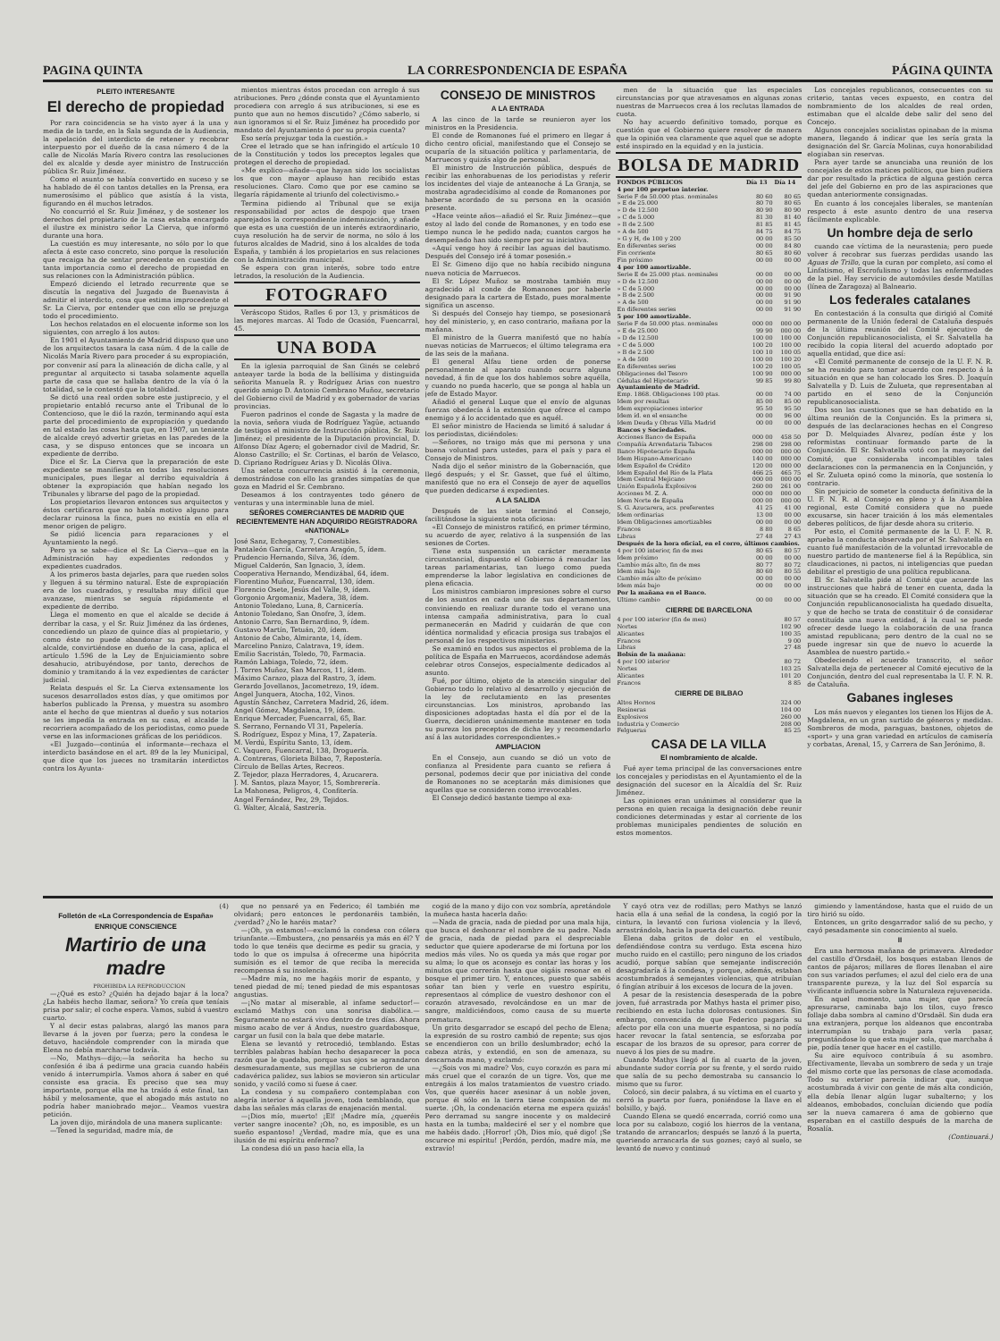PAGINA QUINTA LA CORRESPONDENCIA DE ESPAÑA PÁGINA QUINTA
PLEITO INTERESANTE
El derecho de propiedad
Por rara coincidencia se ha visto ayer á la una y media de la tarde, en la Sala segunda de la Audiencia, la apelación del interdicto de retener y recobrar interpuesto por el dueño de la casa número 4 de la calle de Nicolás María Rivero contra las resoluciones del ex alcalde y desde ayer ministro de Instrucción pública Sr. Ruiz Jiménez.
Como el asunto se había convertido en suceso y se ha hablado de él con tantos detalles en la Prensa, era numerosísimo el público que asistía á la vista, figurando en él muchos letrados.
No concurrió el Sr. Ruiz Jiménez, y de sostener los derechos del propietario de la casa estaba encargado el ilustre ex ministro señor La Cierva, que informó durante una hora.
La cuestión es muy interesante, no sólo por lo que afecta á este caso concreto, sino porque la resolución que recaiga ha de sentar precedente en cuestión de tanta importancia como el derecho de propiedad en sus relaciones con la Administración pública.
Empezó diciendo el letrado recurrente que se discutía la negativa del Juzgado de Buenavista á admitir el interdicto, cosa que estima improcedente el Sr. La Cierva, por entender que con ello se prejuzga todo el procedimiento.
Los hechos relatados en el elocuente informe son los siguientes, con arreglo á los autos:
En 1901 el Ayuntamiento de Madrid dispuso que uno de los arquitectos tasara la casa núm. 4 de la calle de Nicolás María Rivero para proceder á su expropiación, por convenir así para la alineación de dicha calle, y al preguntar al arquitecto si tasaba solamente aquella parte de casa que se hallaba dentro de la vía ó la totalidad, se le contestó que la totalidad.
Se dictó una real orden sobre este justiprecio, y el propietario entabló recurso ante el Tribunal de lo Contencioso, que le dió la razón, terminando aquí esta parte del procedimiento de expropiación y quedando en tal estado las cosas hasta que, en 1907, un teniente de alcalde creyó advertir grietas en las paredes de la casa, y se dispuso entonces que se incoara un expediente de derribo.
Dice el Sr. La Cierva que la preparación de este expediente se manifiesta en todas las resoluciones municipales, pues llegar al derribo equivaldría á obtener la expropiación que habían negado los Tribunales y librarse del pago de la propiedad.
Los propietarios llevaron entonces sus arquitectos y éstos certificaron que no había motivo alguno para declarar ruinosa la finca, pues no existía en ella el menor origen de peligro.
Se pidió licencia para reparaciones y el Ayuntamiento la negó.
Pero ya se sabe—dice el Sr. La Cierva—que en la Administración hay expedientes redondos y expedientes cuadrados.
A los primeros basta dejarles, para que rueden solos y lleguen á su término natural. Este de expropiación era de los cuadrados, y resultaba muy difícil que avanzase, mientras se seguía rápidamente el expediente de derribo.
Llega el momento en que el alcalde se decide á derribar la casa, y el Sr. Ruiz Jiménez da las órdenes, concediendo un plazo de quince días al propietario, y como éste no puede abandonar su propiedad, el alcalde, convirtiéndose en dueño de la casa, aplica el artículo 1.596 de la Ley de Enjuiciamiento sobre desahucio, atribuyéndose, por tanto, derechos de dominio y tramitando á la vez expedientes de carácter judicial.
Relata después el Sr. La Cierva extensamente los sucesos desarrollados estos días, y que omitimos por haberlos publicado la Prensa, y muestra su asombro ante el hecho de que mientras al dueño y sus notarios se les impedía la entrada en su casa, el alcalde la recorriera acompañado de los periodistas, como puede verse en las informaciones gráficas de los periódicos.
«El Juzgado—continúa el informante—rechaza el interdicto basándose en el art. 89 de la ley Municipal, que dice que los jueces no tramitarán interdictos contra los Ayunta-
mientos mientras éstos procedan con arreglo á sus atribuciones. Pero ¿dónde consta que el Ayuntamiento procediera con arreglo á sus atribuciones, si ese es punto que aun no hemos discutido? ¿Cómo saberlo, si aun ignoramos si el Sr. Ruiz Jiménez ha procedido por mandato del Ayuntamiento ó por su propia cuenta?
Eso sería prejuzgar toda la cuestión.»
Cree el letrado que se han infringido el artículo 10 de la Constitución y todos los preceptos legales que protegen el derecho de propiedad.
«Me explico—añade—que hayan sido los socialistas los que con mayor aplauso han recibido estas resoluciones. Claro. Como que por ese camino se llegaría rápidamente al triunfo del colectivismo.»
Termina pidiendo al Tribunal que se exija responsabilidad por actos de despojo que traen aparejados la correspondiente indemnización, y añade que esta es una cuestión de un interés extraordinario, cuya resolución ha de servir de norma, no sólo á los futuros alcaldes de Madrid, sino á los alcaldes de toda España, y también á los propietarios en sus relaciones con la Administración municipal.
Se espera con gran interés, sobre todo entre letrados, la resolución de la Audiencia.
FOTOGRAFO
Veráscopo Stidos, Rafles 6 por 13, y prismáticos de las mejores marcas. Al Todo de Ocasión, Fuencarral, 45.
UNA BODA
En la iglesia parroquial de San Ginés se celebró anteayer tarde la boda de la bellísima y distinguida señorita Manuela R. y Rodríguez Arias con nuestro querido amigo D. Antonio Cembrano Muñoz, secretario del Gobierno civil de Madrid y ex gobernador de varias provincias.
Fueron padrinos el conde de Sagasta y la madre de la novia, señora viuda de Rodríguez Yagüe, actuando de testigos el ministro de Instrucción pública, Sr. Ruiz Jiménez; el presidente de la Diputación provincial, D. Alfonso Díaz Agero; el gobernador civil de Madrid, Sr. Alonso Castrillo; el Sr. Cortinas, el barón de Velasco, D. Cipriano Rodríguez Arias y D. Nicolás Oliva.
Una selecta concurrencia asistió á la ceremonia, demostrándose con ello las grandes simpatías de que goza en Madrid el Sr. Cembrano.
Deseamos á los contrayentes todo género de venturas y una interminable luna de miel.
SEÑORES COMERCIANTES DE MADRID QUE RECIENTEMENTE HAN ADQUIRIDO REGISTRADORA «NATIONAL»
José Sanz, Echegaray, 7, Comestibles.
Pantaleón García, Carretera Aragón, 5, ídem.
Prudencio Hernando, Silva, 36, ídem.
Miguel Calderón, San Ignacio, 3, ídem.
Cooperativa Hernando, Mendizábal, 64, ídem.
Florentino Muñoz, Fuencarral, 130, ídem.
Florencio Osete, Jesús del Valle, 9, ídem.
Gorgonio Argomaniz, Madera, 38, ídem.
Antonio Toledano, Luna, 8, Carnicería.
Antonio Toledano, San Onofre, 3, ídem.
Antonio Carro, San Bernardino, 9, ídem.
Gustavo Martín, Tetuán, 20, ídem.
Antonio de Cabo, Almirante, 14, ídem.
Marcelino Panizo, Calatrava, 19, ídem.
Emilio Sacristán, Toledo, 70, Farmacia.
Ramón Labiaga, Toledo, 72, ídem.
J. Torres Muñoz, San Marcos, 11, ídem.
Máximo Carazo, plaza del Rastro, 3, ídem.
Gerardo Jovellanos, Jacometrezo, 19, ídem.
Angel Junquera, Atocha, 102, Vinos.
Agustín Sánchez, Carretera Madrid, 26, ídem.
Angel Gómez, Magdalena, 19, ídem.
Enrique Mercader, Fuencarral, 65, Bar.
S. Serrano, Fernando VI 31, Papelería.
S. Rodríguez, Espoz y Mina, 17, Zapatería.
M. Verdú, Espíritu Santo, 13, ídem.
C. Vaquero, Fuencarral, 138, Droguería.
A. Contreras, Glorieta Bilbao, 7, Repostería.
Círculo de Bellas Artes, Recreos.
Z. Tejedor, plaza Herradores, 4, Azucarera.
J. M. Santos, plaza Mayor, 15, Sombrerería.
La Mahonesa, Peligros, 4, Confitería.
Angel Fernández, Pez, 29, Tejidos.
G. Walter, Alcalá, Sastrería.
CONSEJO DE MINISTROS
A LA ENTRADA
A las cinco de la tarde se reunieron ayer los ministros en la Presidencia.
El conde de Romanones fué el primero en llegar á dicho centro oficial, manifestando que el Consejo se ocuparía de la situación política y parlamentaria, de Marruecos y quizás algo de personal.
El ministro de Instrucción pública, después de recibir las enhorabuenas de los periodistas y referir los incidentes del viaje de anteanoche á La Granja, se mostraba agradecidísimo al conde de Romanones por haberse acordado de su persona en la ocasión presente.
«Hace veinte años—añadió el Sr. Ruiz Jiménez—que estoy al lado del conde de Romanones, y en todo ese tiempo nunca le he pedido nada; cuantos cargos he desempeñado han sido siempre por su iniciativa.
«Aquí vengo hoy á recibir las aguas del bautismo. Después del Consejo iré á tomar posesión.»
El Sr. Gimeno dijo que no había recibido ninguna nueva noticia de Marruecos.
El Sr. López Muñoz se mostraba también muy agradecido al conde de Romanones por haberle designado para la cartera de Estado, pues moralmente significa un ascenso.
Si después del Consejo hay tiempo, se posesionará hoy del ministerio, y, en caso contrario, mañana por la mañana.
El ministro de la Guerra manifestó que no había nuevas noticias de Marruecos; el último telegrama era de las seis de la mañana.
El general Alfau tiene orden de ponerse personalmente al aparato cuando ocurra alguna novedad, á fin de que los dos hablemos sobre aquélla, y cuando no pueda hacerlo, que se ponga al habla un jefe de Estado Mayor.
Añadió el general Luque que el envío de algunas fuerzas obedecía á la extensión que ofrece el campo enemigo y á lo accidentado que es aquél.
El señor ministro de Hacienda se limitó á saludar á los periodistas, diciéndoles:
—Señores, no traigo más que mi persona y una buena voluntad para ustedes, para el país y para el Consejo de Ministros.
Nada dijo el señor ministro de la Gobernación, que llegó después; y el Sr. Gasset, que fué el último, manifestó que no era el Consejo de ayer de aquellos que pueden dedicarse á expedientes.
A LA SALIDA
Después de las siete terminó el Consejo, facilitándose la siguiente nota oficiosa:
«El Consejo de ministros ratificó, en primer término, su acuerdo de ayer, relativo á la suspensión de las sesiones de Cortes.
Tiene esta suspensión un carácter meramente circunstancial, dispuesto el Gobierno á reanudar las tareas parlamentarias, tan luego como pueda emprenderse la labor legislativa en condiciones de plena eficacia.
Los ministros cambiaron impresiones sobre el curso de los asuntos en cada uno de sus departamentos, conviniendo en realizar durante todo el verano una intensa campaña administrativa, para lo cual permanecerán en Madrid y cuidarán de que con idéntica normalidad y eficacia prosiga sus trabajos el personal de los respectivos ministerios.
Se examinó en todos sus aspectos el problema de la política de España en Marruecos, acordándose además celebrar otros Consejos, especialmente dedicados al asunto.
Fué, por último, objeto de la atención singular del Gobierno todo lo relativo al desarrollo y ejecución de la ley de reclutamiento en las presentes circunstancias. Los ministros, aprobando las disposiciones adoptadas hasta el día por el de la Guerra, decidieron unánimemente mantener en toda su pureza los preceptos de dicha ley y recomendarlo así á las autoridades correspondientes.»
AMPLIACION
En el Consejo, aun cuando se dió un voto de confianza al Presidente para cuanto se refiera á personal, podemos decir que por iniciativa del conde de Romanones no se aceptarán más dimisiones que aquellas que se consideren como irrevocables.
El Consejo dedicó bastante tiempo al exa-
men de la situación que las especiales circunstancias por que atravesamos en algunas zonas nuestras de Marruecos crea á los reclutas llamados de cuota.
No hay acuerdo definitivo tomado, porque es cuestión que el Gobierno quiere resolver de manera que la opinión vea claramente que aquel que se adopte esté inspirado en la equidad y en la justicia.
BOLSA DE MADRID
| FONDOS PÚBLICOS | Día 13 | Día 14 |
| --- | --- | --- |
| 4 por 100 perpetuo interior. | | |
| Serie F de 50.000 ptas. nominales | 80 60 | 80 65 |
| » E de 25.000 | 80 70 | 80 65 |
| » D de 12.500 | 80 90 | 80 90 |
| » C de 5.000 | 81 30 | 81 40 |
| » B de 2.500 | 81 85 | 81 45 |
| » A de 500 | 84 75 | 84 75 |
| » G y H, de 100 y 200 | 00 00 | 85 50 |
| En diferentes series | 00 00 | 84 80 |
| Fin corriente | 80 65 | 80 60 |
| Fin próximo | 00 00 | 00 00 |
| 4 por 100 amortizable. | | |
| Serie E de 25.000 ptas. nominales | 00 00 | 00 00 |
| » D de 12.500 | 00 00 | 00 00 |
| » C de 5.000 | 00 00 | 00 00 |
| » B de 2.500 | 00 00 | 91 90 |
| » A de 500 | 00 00 | 91 90 |
| En diferentes series | 00 00 | 91 90 |
| 5 por 100 amortizable. | | |
| Serie F de 50.000 ptas. nominales | 000 00 | 000 00 |
| » E de 25.000 | 99 90 | 000 00 |
| » D de 12.500 | 100 00 | 100 00 |
| » C de 5.000 | 100 20 | 100 00 |
| » B de 2.500 | 100 10 | 100 05 |
| » A de 500 | 100 00 | 100 20 |
| En diferentes series | 100 20 | 100 05 |
| Obligaciones del Tesoro | 100 90 | 000 00 |
| Cédulas del Hipotecario | 99 85 | 99 80 |
| Ayuntamiento de Madrid. | | |
| Emp. 1868. Obligaciones 100 ptas. | 00 00 | 74 00 |
| Idem por resultas | 85 00 | 85 00 |
| Idem expropiaciones interior | 95 50 | 95 50 |
| Idem íd. en el ensanche | 00 00 | 96 00 |
| Idem Deuda y Obras Villa Madrid | 00 00 | 00 00 |
| Bancos y Sociedades. | | |
| Acciones Banco de España | 000 00 | 458 50 |
| Compañía Arrendataria Tabacos | 298 00 | 298 00 |
| Banco Hipotecario España | 000 00 | 000 00 |
| Idem Hispano-Americano | 140 00 | 000 00 |
| Idem Español de Crédito | 120 00 | 000 00 |
| Idem Español del Río de la Plata | 466 25 | 465 75 |
| Idem Central Mejicano | 000 00 | 000 00 |
| Unión Española Explosivos | 260 00 | 261 00 |
| Acciones M. Z. A. | 000 00 | 000 00 |
| Idem Norte de España | 000 00 | 000 00 |
| S. G. Azucarera, acs. preferentes | 41 25 | 41 00 |
| Idem ordinarias | 13 00 | 00 00 |
| Idem Obligaciones amortizables | 00 00 | 00 00 |
| Francos | 8 80 | 8 65 |
| Libras | 27 48 | 27 43 |
| Después de la hora oficial, en el corro, últimos cambios. | | |
| 4 por 100 interior, fin de mes | 80 65 | 80 57 |
| Idem próximo | 00 00 | 00 00 |
| Cambio más alto, fin de mes | 80 77 | 80 72 |
| Idem más bajo | 80 60 | 80 55 |
| Cambio más alto de próximo | 00 00 | 00 00 |
| Idem más bajo | 00 00 | 00 00 |
| Por la mañana en el Banco. | | |
| Ultimo cambio | 00 00 | 00 00 |
CIERRE DE BARCELONA
| 4 por 100 interior (fin de mes) | 80 57 |
| Nortes | 102 90 |
| Alicantes | 100 35 |
| Francos | 9 00 |
| Libras | 27 48 |
| Bolsín de la mañana: | |
| 4 por 100 interior | 80 72 |
| Nortes | 103 25 |
| Alicantes | 101 20 |
| Francos | 8 85 |
CIERRE DE BILBAO
| Altos Hornos | 324 00 |
| Resineras | 104 00 |
| Explosivos | 260 00 |
| Industria y Comercio | 208 00 |
| Felgueras | 85 25 |
CASA DE LA VILLA
El nombramiento de alcalde.
Fué ayer tema principal de las conversaciones entre los concejales y periodistas en el Ayuntamiento el de la designación del sucesor en la Alcaldía del Sr. Ruiz Jiménez.
Las opiniones eran unánimes al considerar que la persona en quien recaiga la designación debe reunir condiciones determinadas y estar al corriente de los problemas municipales pendientes de solución en estos momentos.
Los concejales republicanos, consecuentes con su criterio, tantas veces expuesto, en contra del nombramiento de los alcaldes de real orden, estimaban que el alcalde debe salir del seno del Concejo.
Algunos concejales socialistas opinaban de la misma manera, llegando á indicar que les sería grata la designación del Sr. García Molinas, cuya honorabilidad elogiaban sin reservas.
Para ayer tarde se anunciaba una reunión de los concejales de estos matices políticos, que bien pudiera dar por resultado la práctica de alguna gestión cerca del jefe del Gobierno en pro de las aspiraciones que quedan anteriormente consignadas.
En cuanto á los concejales liberales, se mantenían respecto á este asunto dentro de una reserva fácilmente explicable.
Un hombre deja de serlo
cuando cae víctima de la neurastenia; pero puede volver á recobrar sus fuerzas perdidas usando las Aguas de Trillo, que la curan por completo, así como el Linfatismo, el Escrofulismo y todas las enfermedades de la piel. Hay servicio de automóviles desde Matillas (línea de Zaragoza) al Balneario.
Los federales catalanes
En contestación á la consulta que dirigió al Comité permanente de la Unión federal de Cataluña después de la última reunión del Comité ejecutivo de Conjunción republicanosocialista, el Sr. Salvatella ha recibido la copia literal del acuerdo adoptado por aquella entidad, que dice así:
«El Comité permanente de consejo de la U. F. N. R. se ha reunido para tomar acuerdo con respecto á la situación en que se han colocado los Sres. D. Joaquín Salvatella y D. Luis de Zulueta, que representaban al partido en el seno de la Conjunción republicanosocialista.
Dos son las cuestiones que se han debatido en la última reunión de la Conjunción. Es la primera si, después de las declaraciones hechas en el Congreso por D. Melquiades Alvarez, podían éste y los reformistas continuar formando parte de la Conjunción. El Sr. Salvatella votó con la mayoría del Comité, que consideraba incompatibles tales declaraciones con la permanencia en la Conjunción, y el Sr. Zulueta opinó como la minoría, que sostenía lo contrario.
Sin perjuicio de someter la conducta definitiva de la U. F. N. R. al Consejo en pleno y á la Asamblea regional, este Comité considera que no puede excusarse, sin hacer traición á los más elementales deberes políticos, de fijar desde ahora su criterio.
Por esto, el Comité permanente de la U. F. N. R. aprueba la conducta observada por el Sr. Salvatella en cuanto fué manifestación de la voluntad irrevocable de nuestro partido de mantenerse fiel á la República, sin claudicaciones, ni pactos, ni inteligencias que puedan debilitar el prestigio de una política republicana.
El Sr. Salvatella pide al Comité que acuerde las instrucciones que habrá de tener en cuenta, dada la situación que se ha creado. El Comité considera que la Conjunción republicanosocialista ha quedado disuelta, y que de hecho se trata de constituir ó de considerar constituída una nueva entidad, á la cual se puede ofrecer desde luego la colaboración de una franca amistad republicana; pero dentro de la cual no se puede ingresar sin que de nuevo lo acuerde la Asamblea de nuestro partido.»
Obedeciendo el acuerdo transcrito, el señor Salvatella deja de pertenecer al Comité ejecutivo de la Conjunción, dentro del cual representaba la U. F. N. R. de Cataluña.
Gabanes ingleses
Los más nuevos y elegantes los tienen los Hijos de A. Magdalena, en un gran surtido de géneros y medidas. Sombreros de moda, paraguas, bastones, objetos de «sport» y una gran variedad en artículos de camisería y corbatas, Arenal, 15, y Carrera de San Jerónimo, 8.
(4)
Folletón de «La Correspondencia de España»
ENRIQUE CONSCIENCE
Martirio de una madre
PROHIBIDA LA REPRODUCCION
—¿Qué es esto? ¿Quién ha dejado bajar á la loca? ¿La habéis hecho llamar, señora? Yo creía que teníais prisa por salir; el coche espera. Vamos, subid á vuestro cuarto.
Y al decir estas palabras, alargó las manos para llevarse á la joven por fuerza; pero la condesa le detuvo, haciéndole comprender con la mirada que Elena no debía marcharse todavía.
—No, Mathys—dijo;—la señorita ha hecho su confesión é iba á pedirme una gracia cuando habéis venido á interrumpirla. Vamos ahora á saber en qué consiste esa gracia. Es preciso que sea muy importante, porque ella me ha traído á este final, tan hábil y melosamente, que el abogado más astuto no podría haber maniobrado mejor... Veamos vuestra petición.
La joven dijo, mirándola de una manera suplicante:
—Tened la seguridad, madre mía, de
que no pensaré ya en Federico; él también me olvidará; pero entonces le perdonaréis también, ¿verdad? ¿No le haréis matar?
—¡Oh, ya estamos!—exclamó la condesa con cólera triunfante.—Embustera, ¿no pensaréis ya más en él? Y todo lo que tenéis que decirme es pedir su gracia, y todo lo que os impulsa á ofrecerme una hipócrita sumisión es el temor de que reciba la merecida recompensa á su insolencia.
—Madre mía, no me hagáis morir de espanto, y tened piedad de mí; tened piedad de mis espantosas angustias.
—¡No matar al miserable, al infame seductor!—exclamó Mathys con una sonrisa diabólica.—Seguramente no estará vivo dentro de tres días. Ahora mismo acabo de ver á Andus, nuestro guardabosque, cargar un fusil con la bala que debe matarle.
Elena se levantó y retrocedió, temblando. Estas terribles palabras habían hecho desaparecer la poca razón que le quedaba, porque sus ojos se agrandaron desmesuradamente, sus mejillas se cubrieron de una cadavérica palidez, sus labios se movieron sin articular sonido, y vaciló como si fuese á caer.
La condesa y su compañero contemplaban con alegría interior á aquella joven, toda temblando, que daba las señales más claras de enajenación mental.
—¡Dios mío, muerto! ¡El! ¡Madre mía, ¿queréis verter sangre inocente? ¡Oh, no, es imposible, es un sueño espantoso! ¿Verdad, madre mía, que es una ilusión de mi espíritu enfermo?
La condesa dió un paso hacia ella, la
cogió de la mano y dijo con voz sombría, apretándole la muñeca hasta hacerla daño:
—Nada de gracia, nada de piedad por una mala hija, que busca el deshonrar el nombre de su padre. Nada de gracia, nada de piedad para el despreciable seductor que quiere apoderarse de mi fortuna por los medios más viles. No os queda ya más que rogar por su alma; lo que os aconsejo es contar las horas y los minutos que correrán hasta que oigáis resonar en el bosque el primer tiro. Y, entonces, puesto que sabéis soñar tan bien y verle en vuestro espíritu, representaos al cómplice de vuestro deshonor con el corazón atravesado, revolcándose en un mar de sangre, maldiciéndoos, como causa de su muerte prematura.
Un grito desgarrador se escapó del pecho de Elena; la expresión de su rostro cambió de repente; sus ojos se encendieron con un brillo deslumbrador; echó la cabeza atrás, y extendió, en son de amenaza, su descarnada mano, y exclamó:
—¿Sois vos mi madre? Vos, cuyo corazón es para mí más cruel que el corazón de un tigre. Vos, que me entregáis á los malos tratamientos de vuestro criado. Vos, que queréis hacer asesinar á un noble joven, porque él sólo en la tierra tiene compasión de mi suerte. ¡Oh, la condenación eterna me espera quizás! Pero derramad su sangre inocente y os maldeciré hasta en la tumba; maldeciré el ser y el nombre que me habéis dado. ¡Horror! ¡Oh, Dios mío, qué digo! ¡Se oscurece mi espíritu! ¡Perdón, perdón, madre mía, me extravío!
Y cayó otra vez de rodillas; pero Mathys se lanzó hacia ella á una señal de la condesa, la cogió por la cintura, la levantó con furiosa violencia y la llevó, arrastrándola, hacia la puerta del cuarto.
Elena daba gritos de dolor en el vestíbulo, defendiéndose contra su verdugo. Esta escena hizo mucho ruido en el castillo; pero ninguno de los criados acudió, porque sabían que semejante indiscreción desagradaría á la condesa, y porque, además, estaban acostumbrados á semejantes violencias, que atribuían ó fingían atribuir á los excesos de locura de la joven.
A pesar de la resistencia desesperada de la pobre joven, fué arrastrada por Mathys hasta el primer piso, recibiendo en esta lucha dolorosas contusiones. Sin embargo, convencida de que Federico pagaría su afecto por ella con una muerte espantosa, si no podía hacer revocar la fatal sentencia, se esforzaba por escapar de los brazos de su opresor, para correr de nuevo á los pies de su madre.
Cuando Mathys llegó al fin al cuarto de la joven, abundante sudor corría por su frente, y el sordo ruido que salía de su pecho demostraba su cansancio lo mismo que su furor.
Colocó, sin decir palabra, á su víctima en el cuarto y cerró la puerta por fuera, poniéndose la llave en el bolsillo, y bajó.
Cuando Elena se quedó encerrada, corrió como una loca por su calabozo, cogió los hierros de la ventana, tratando de arrancarlos; después se lanzó á la puerta, queriendo arrancarla de sus goznes; cayó al suelo, se levantó de nuevo y continuó
gimiendo y lamentándose, hasta que el ruido de un tiro hirió su oído.
Entonces, un grito desgarrador salió de su pecho, y cayó pesadamente sin conocimiento al suelo.
II
Era una hermosa mañana de primavera. Alrededor del castillo d'Orsdaël, los bosques estaban llenos de cantos de pájaros; millares de flores llenaban el aire con sus variados perfumes; el azul del cielo era de una transparente pureza, y la luz del Sol esparcía su vivificante influencia sobre la Naturaleza rejuvenecida.
En aquel momento, una mujer, que parecía apresurarse, caminaba bajo los tilos, cuyo fresco follaje daba sombra al camino d'Orsdaël. Sin duda era una extranjera, porque los aldeanos que encontraba interrumpían su trabajo para verla pasar, preguntándose lo que esta mujer sola, que marchaba á pie, podía tener que hacer en el castillo.
Su aire equívoco contribuía á su asombro. Efectivamente, llevaba un sombrero de seda y un traje del mismo corte que las personas de clase acomodada. Todo su exterior parecía indicar que, aunque acostumbrada á vivir con gente de más alta condición, ella debía llenar algún lugar subalterno; y los aldeanos, embobados, concluían diciendo que podía ser la nueva camarera ó ama de gobierno que esperaban en el castillo después de la marcha de Rosalía.
(Continuará.)